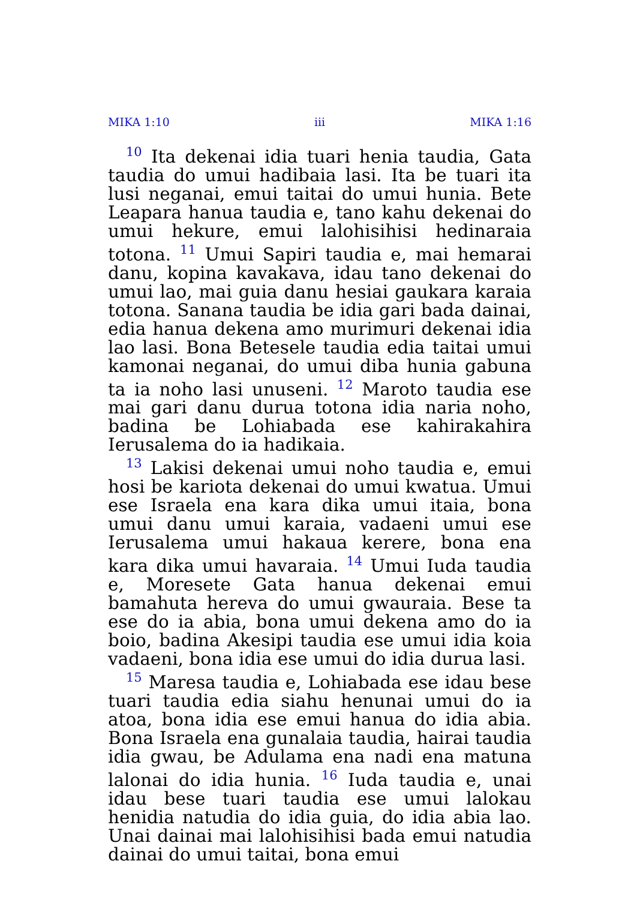MIKA 1:10 iii MIKA 1:16
<sup>10</sup> Ita dekenai idia tuari henia taudia, Gata taudia do umui hadibaia lasi. Ita be tuari ita lusi neganai, emui taitai do umui hunia. Bete Leapara hanua taudia e, tano kahu dekenai do umui hekure, emui lalohisihisi hedinaraia totona. <sup>11</sup> Umui Sapiri taudia e, mai hemarai danu, kopina kavakava, idau tano dekenai do umui lao, mai guia danu hesiai gaukara karaia totona. Sanana taudia be idia gari bada dainai, edia hanua dekena amo murimuri dekenai idia lao lasi. Bona Betesele taudia edia taitai umui kamonai neganai, do umui diba hunia gabuna ta ia noho lasi unuseni. <sup>12</sup> Maroto taudia ese mai gari danu durua totona idia naria noho, badina be Lohiabada ese kahirakahira Ierusalema do ia hadikaia.
<sup>13</sup> Lakisi dekenai umui noho taudia e, emui hosi be kariota dekenai do umui kwatua. Umui ese Israela ena kara dika umui itaia, bona umui danu umui karaia, vadaeni umui ese Ierusalema umui hakaua kerere, bona ena kara dika umui havaraia. <sup>14</sup> Umui Iuda taudia e, Moresete Gata hanua dekenai emui bamahuta hereva do umui gwauraia. Bese ta ese do ia abia, bona umui dekena amo do ia boio, badina Akesipi taudia ese umui idia koia vadaeni, bona idia ese umui do idia durua lasi.
<sup>15</sup> Maresa taudia e, Lohiabada ese idau bese tuari taudia edia siahu henunai umui do ia atoa, bona idia ese emui hanua do idia abia. Bona Israela ena gunalaia taudia, hairai taudia idia gwau, be Adulama ena nadi ena matuna lalonai do idia hunia. <sup>16</sup> Iuda taudia e, unai idau bese tuari taudia ese umui lalokau henidia natudia do idia guia, do idia abia lao. Unai dainai mai lalohisihisi bada emui natudia dainai do umui taitai, bona emui